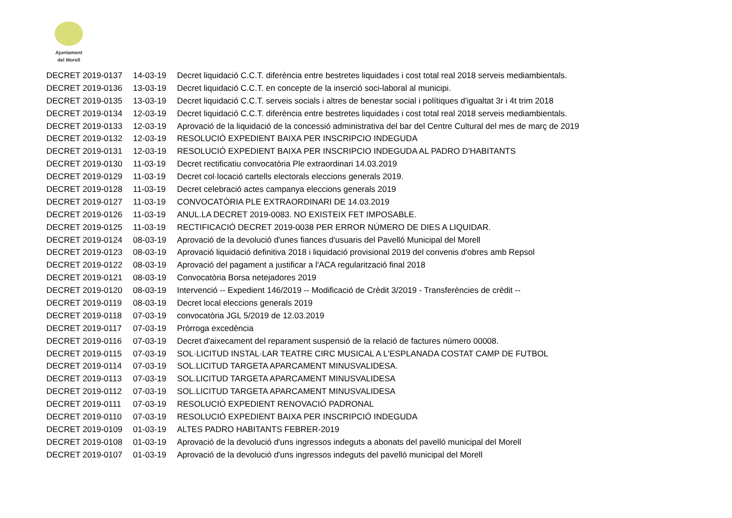Ajuntament
del Morell
| DECRET 2019-0137 | 14-03-19 | Decret liquidació C.C.T. diferència entre bestretes liquidades i cost total real 2018 serveis mediambientals. |
| DECRET 2019-0136 | 13-03-19 | Decret liquidació C.C.T. en concepte de la inserció soci-laboral al municipi. |
| DECRET 2019-0135 | 13-03-19 | Decret liquidació C.C.T. serveis socials i altres de benestar social i polítiques d'igualtat 3r i 4t trim 2018 |
| DECRET 2019-0134 | 12-03-19 | Decret liquidació C.C.T. diferència entre bestretes liquidades i cost total real 2018 serveis mediambientals. |
| DECRET 2019-0133 | 12-03-19 | Aprovació de la liquidació de la concessió administrativa del bar del Centre Cultural del mes de març de 2019 |
| DECRET 2019-0132 | 12-03-19 | RESOLUCIÓ EXPEDIENT BAIXA PER INSCRIPCIO INDEGUDA |
| DECRET 2019-0131 | 12-03-19 | RESOLUCIÓ EXPEDIENT BAIXA PER INSCRIPCIO INDEGUDA AL PADRO D'HABITANTS |
| DECRET 2019-0130 | 11-03-19 | Decret rectificatiu convocatòria Ple extraordinari 14.03.2019 |
| DECRET 2019-0129 | 11-03-19 | Decret col·locació cartells electorals eleccions generals 2019. |
| DECRET 2019-0128 | 11-03-19 | Decret celebració actes campanya eleccions generals 2019 |
| DECRET 2019-0127 | 11-03-19 | CONVOCATÒRIA PLE EXTRAORDINARI DE 14.03.2019 |
| DECRET 2019-0126 | 11-03-19 | ANUL.LA DECRET 2019-0083. NO EXISTEIX FET IMPOSABLE. |
| DECRET 2019-0125 | 11-03-19 | RECTIFICACIÓ DECRET 2019-0038 PER ERROR NÚMERO DE DIES A LIQUIDAR. |
| DECRET 2019-0124 | 08-03-19 | Aprovació de la devolució d'unes fiances d'usuaris del Pavelló Municipal del Morell |
| DECRET 2019-0123 | 08-03-19 | Aprovació liquidació definitiva 2018 i liquidació provisional 2019 del convenis d'obres amb Repsol |
| DECRET 2019-0122 | 08-03-19 | Aprovació del pagament a justificar a l'ACA regularització final 2018 |
| DECRET 2019-0121 | 08-03-19 | Convocatòria Borsa netejadores 2019 |
| DECRET 2019-0120 | 08-03-19 | Intervenció -- Expedient 146/2019 -- Modificació de Crèdit 3/2019 - Transferències de crèdit -- |
| DECRET 2019-0119 | 08-03-19 | Decret local eleccions generals 2019 |
| DECRET 2019-0118 | 07-03-19 | convocatòria JGL 5/2019 de 12.03.2019 |
| DECRET 2019-0117 | 07-03-19 | Pròrroga excedència |
| DECRET 2019-0116 | 07-03-19 | Decret d'aixecament del reparament suspensió de la relació de factures número 00008. |
| DECRET 2019-0115 | 07-03-19 | SOL·LICITUD INSTAL·LAR TEATRE CIRC MUSICAL A L'ESPLANADA COSTAT CAMP DE FUTBOL |
| DECRET 2019-0114 | 07-03-19 | SOL.LICITUD TARGETA APARCAMENT MINUSVALIDESA. |
| DECRET 2019-0113 | 07-03-19 | SOL.LICITUD TARGETA APARCAMENT MINUSVALIDESA |
| DECRET 2019-0112 | 07-03-19 | SOL.LICITUD TARGETA APARCAMENT MINUSVALIDESA |
| DECRET 2019-0111 | 07-03-19 | RESOLUCIÓ EXPEDIENT RENOVACIÓ PADRONAL |
| DECRET 2019-0110 | 07-03-19 | RESOLUCIÓ EXPEDIENT BAIXA PER INSCRIPCIÓ INDEGUDA |
| DECRET 2019-0109 | 01-03-19 | ALTES PADRO HABITANTS FEBRER-2019 |
| DECRET 2019-0108 | 01-03-19 | Aprovació de la devolució d'uns ingressos indeguts a abonats del pavelló municipal del Morell |
| DECRET 2019-0107 | 01-03-19 | Aprovació de la devolució d'uns ingressos indeguts del pavelló municipal del Morell |